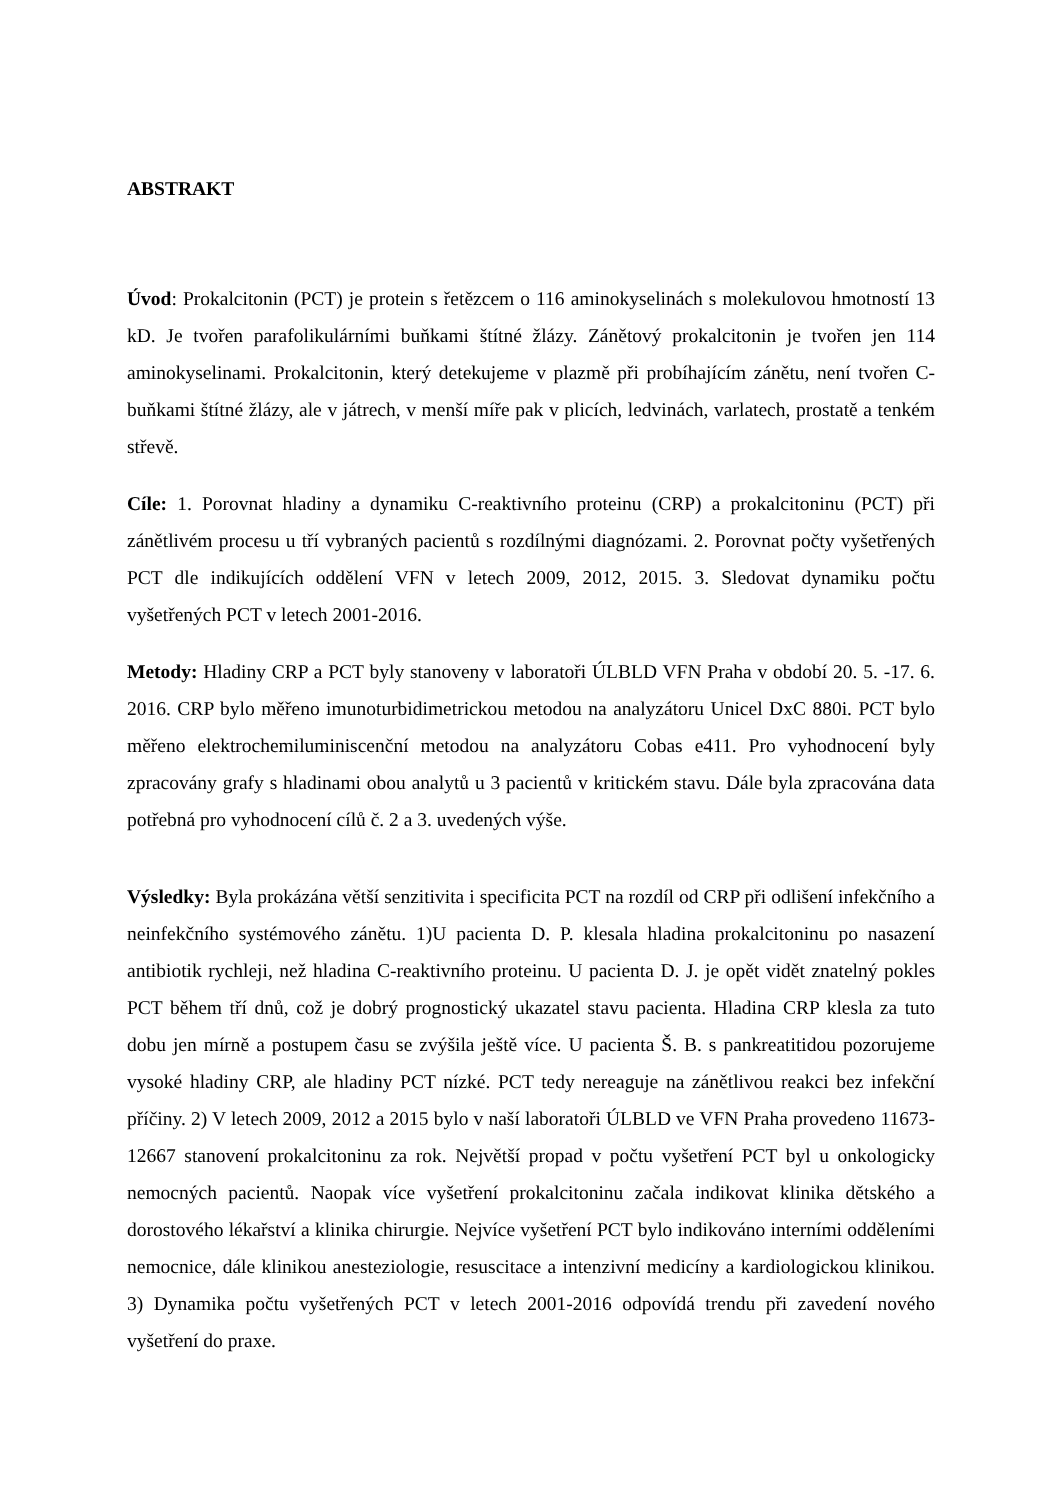ABSTRAKT
Úvod: Prokalcitonin (PCT) je protein s řetězcem o 116 aminokyselinách s molekulovou hmotností 13 kD. Je tvořen parafolikulárními buňkami štítné žlázy. Zánětový prokalcitonin je tvořen jen 114 aminokyselinami. Prokalcitonin, který detekujeme v plazmě při probíhajícím zánětu, není tvořen C-buňkami štítné žlázy, ale v játrech, v menší míře pak v plicích, ledvinách, varlatech, prostatě a tenkém střevě.
Cíle: 1. Porovnat hladiny a dynamiku C-reaktivního proteinu (CRP) a prokalcitoninu (PCT) při zánětlivém procesu u tří vybraných pacientů s rozdílnými diagnózami. 2. Porovnat počty vyšetřených PCT dle indikujících oddělení VFN v letech 2009, 2012, 2015. 3. Sledovat dynamiku počtu vyšetřených PCT v letech 2001-2016.
Metody: Hladiny CRP a PCT byly stanoveny v laboratoři ÚLBLD VFN Praha v období 20. 5. -17. 6. 2016. CRP bylo měřeno imunoturbidimetrickou metodou na analyzátoru Unicel DxC 880i. PCT bylo měřeno elektrochemiluminiscenční metodou na analyzátoru Cobas e411. Pro vyhodnocení byly zpracovány grafy s hladinami obou analytů u 3 pacientů v kritickém stavu. Dále byla zpracována data potřebná pro vyhodnocení cílů č. 2 a 3. uvedených výše.
Výsledky: Byla prokázána větší senzitivita i specificita PCT na rozdíl od CRP při odlišení infekčního a neinfekčního systémového zánětu. 1)U pacienta D. P. klesala hladina prokalcitoninu po nasazení antibiotik rychleji, než hladina C-reaktivního proteinu. U pacienta D. J. je opět vidět znatelný pokles PCT během tří dnů, což je dobrý prognostický ukazatel stavu pacienta. Hladina CRP klesla za tuto dobu jen mírně a postupem času se zvýšila ještě více. U pacienta Š. B. s pankreatitidou pozorujeme vysoké hladiny CRP, ale hladiny PCT nízké. PCT tedy nereaguje na zánětlivou reakci bez infekční příčiny. 2) V letech 2009, 2012 a 2015 bylo v naší laboratoři ÚLBLD ve VFN Praha provedeno 11673-12667 stanovení prokalcitoninu za rok. Největší propad v počtu vyšetření PCT byl u onkologicky nemocných pacientů. Naopak více vyšetření prokalcitoninu začala indikovat klinika dětského a dorostového lékařství a klinika chirurgie. Nejvíce vyšetření PCT bylo indikováno interními odděleními nemocnice, dále klinikou anesteziologie, resuscitace a intenzivní medicíny a kardiologickou klinikou. 3) Dynamika počtu vyšetřených PCT v letech 2001-2016 odpovídá trendu při zavedení nového vyšetření do praxe.